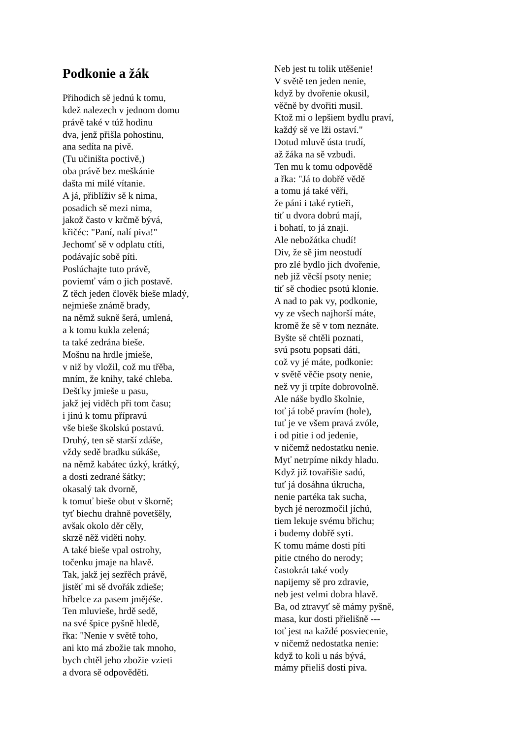Podkonie a žák
Přihodich sě jednú k tomu,
kdež nalezech v jednom domu
právě také v túž hodinu
dva, jenž přišla pohostinu,
ana sedíta na pivě.
(Tu učiništa poctivě,)
oba právě bez meškánie
dašta mi milé vítanie.
A já, přiblíživ sě k nima,
posadich sě mezi nima,
jakož často v krčmě bývá,
křičéc: "Paní, nalí piva!"
Jechomť sě v odplatu ctíti,
podávajíc sobě píti.
Poslúchajte tuto právě,
poviemť vám o jich postavě.
Z těch jeden člověk bieše mladý,
nejmieše známě brady,
na němž sukně šerá, umlená,
a k tomu kukla zelená;
ta také zedrána bieše.
Mošnu na hrdle jmieše,
v niž by vložil, což mu třěba,
mním, že knihy, také chleba.
Dešťky jmieše u pasu,
jakž jej viděch při tom času;
i jinú k tomu přípravú
vše bieše školskú postavú.
Druhý, ten sě starší zdáše,
vždy sedě bradku súkáše,
na němž kabátec úzký, krátký,
a dosti zedrané šátky;
okasalý tak dvorně,
k tomuť bieše obut v škorně;
tyť biechu drahně povetšěly,
avšak okolo děr cěly,
skrzě něž viděti nohy.
A také bieše vpal ostrohy,
točenku jmaje na hlavě.
Tak, jakž jej sezřěch právě,
jistěť mi sě dvořák zdieše;
hřbelce za pasem jmějéše.
Ten mluvieše, hrdě sedě,
na své špice pyšně hledě,
řka: "Nenie v světě toho,
ani kto má zbožie tak mnoho,
bych chtěl jeho zbožie vzieti
a dvora sě odpověděti.
Neb jest tu tolik utěšenie!
V světě ten jeden nenie,
když by dvořenie okusil,
věčně by dvořiti musil.
Ktož mi o lepšiem bydlu praví,
každý sě ve lži ostaví."
Dotud mluvě ústa trudí,
až žáka na sě vzbudi.
Ten mu k tomu odpovědě
a řka: "Já to dobřě vědě
a tomu já také věři,
že páni i také rytieři,
tiť u dvora dobrú mají,
i bohatí, to já znaji.
Ale nebožátka chudí!
Div, že sě jim neostudí
pro zlé bydlo jich dvořenie,
neb již věcší psoty nenie;
tiť sě chodiec psotú klonie.
A nad to pak vy, podkonie,
vy ze všech najhorší máte,
kromě že sě v tom neznáte.
Byšte sě chtěli poznati,
svú psotu popsati dáti,
což vy jé máte, podkonie:
v světě věčie psoty nenie,
než vy ji trpíte dobrovolně.
Ale náše bydlo školnie,
toť já tobě pravím (hole),
tuť je ve všem pravá zvóle,
i od pitie i od jedenie,
v ničemž nedostatku nenie.
Myť netrpíme nikdy hladu.
Když již tovařišie sadú,
tuť já dosáhna úkrucha,
nenie partéka tak sucha,
bych jé nerozmočil jíchú,
tiem lekuje svému břichu;
i budemy dobřě syti.
K tomu máme dosti píti
pitie ctného do nerody;
častokrát také vody
napijemy sě pro zdravie,
neb jest velmi dobra hlavě.
Ba, od ztravyť sě mámy pyšně,
masa, kur dosti přielišně ---
toť jest na každé posviecenie,
v ničemž nedostatka nenie:
když to koli u nás bývá,
mámy přieliš dosti piva.